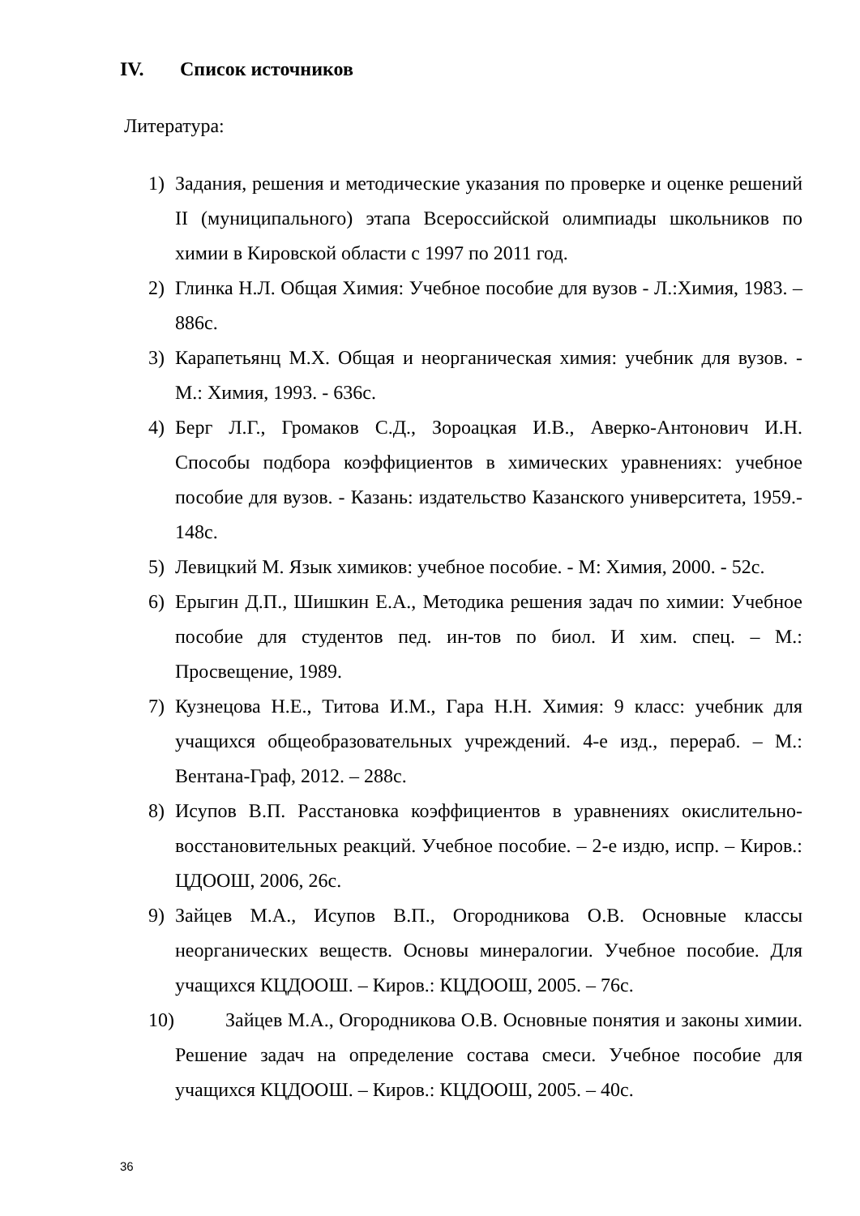IV. Список источников
Литература:
1) Задания, решения и методические указания по проверке и оценке решений II (муниципального) этапа Всероссийской олимпиады школьников по химии в Кировской области с 1997 по 2011 год.
2) Глинка Н.Л. Общая Химия: Учебное пособие для вузов - Л.:Химия, 1983. – 886с.
3) Карапетьянц М.Х. Общая и неорганическая химия: учебник для вузов. - М.: Химия, 1993. - 636с.
4) Берг Л.Г., Громаков С.Д., Зороацкая И.В., Аверко-Антонович И.Н. Способы подбора коэффициентов в химических уравнениях: учебное пособие для вузов. - Казань: издательство Казанского университета, 1959.- 148с.
5) Левицкий М. Язык химиков: учебное пособие. - М: Химия, 2000. - 52с.
6) Ерыгин Д.П., Шишкин Е.А., Методика решения задач по химии: Учебное пособие для студентов пед. ин-тов по биол. И хим. спец. – М.: Просвещение, 1989.
7) Кузнецова Н.Е., Титова И.М., Гара Н.Н. Химия: 9 класс: учебник для учащихся общеобразовательных учреждений. 4-е изд., перераб. – М.: Вентана-Граф, 2012. – 288с.
8) Исупов В.П. Расстановка коэффициентов в уравнениях окислительно-восстановительных реакций. Учебное пособие. – 2-е издю, испр. – Киров.: ЦДООШ, 2006, 26с.
9) Зайцев М.А., Исупов В.П., Огородникова О.В. Основные классы неорганических веществ. Основы минералогии. Учебное пособие. Для учащихся КЦДООШ. – Киров.: КЦДООШ, 2005. – 76с.
10) Зайцев М.А., Огородникова О.В. Основные понятия и законы химии. Решение задач на определение состава смеси. Учебное пособие для учащихся КЦДООШ. – Киров.: КЦДООШ, 2005. – 40с.
36